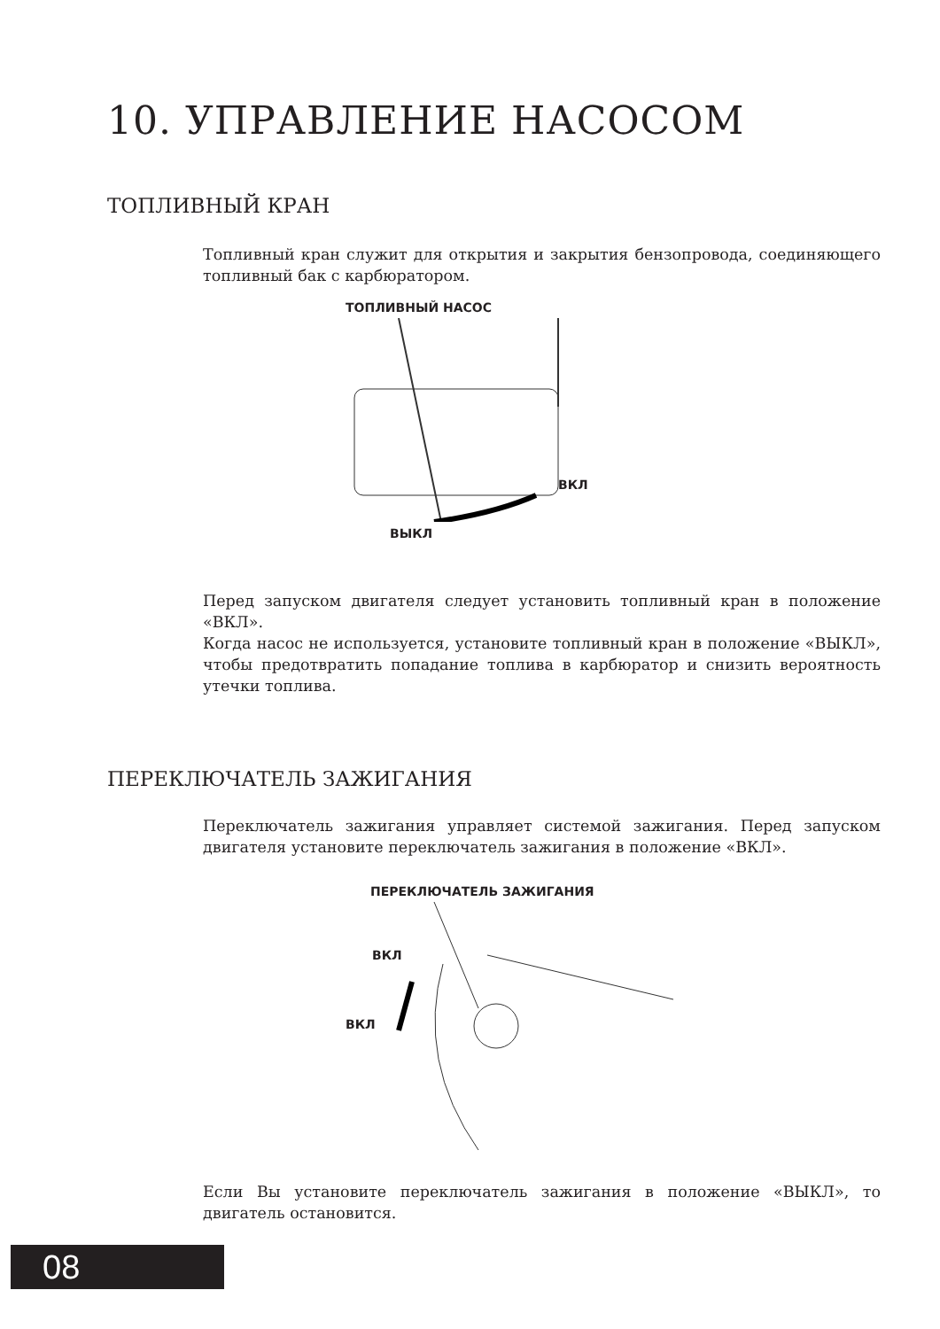10. УПРАВЛЕНИЕ НАСОСОМ
ТОПЛИВНЫЙ КРАН
Топливный кран служит для открытия и закрытия бензопровода, соединяющего топливный бак с карбюратором.
ТОПЛИВНЫЙ НАСОС
ВКЛ
ВЫКЛ
Перед запуском двигателя следует установить топливный кран в положение «ВКЛ».
Когда насос не используется, установите топливный кран в положение «ВЫКЛ», чтобы предотвратить попадание топлива в карбюратор и снизить вероятность утечки топлива.
ПЕРЕКЛЮЧАТЕЛЬ ЗАЖИГАНИЯ
Переключатель зажигания управляет системой зажигания. Перед запуском двигателя установите переключатель зажигания в положение «ВКЛ».
ПЕРЕКЛЮЧАТЕЛЬ ЗАЖИГАНИЯ
ВКЛ
ВКЛ
Если Вы установите переключатель зажигания в положение «ВЫКЛ», то двигатель остановится.
08